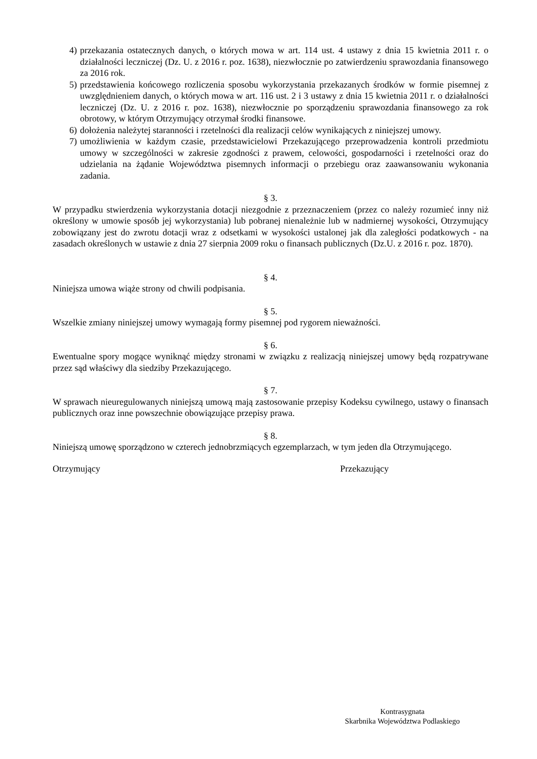4) przekazania ostatecznych danych, o których mowa w art. 114 ust. 4 ustawy z dnia 15 kwietnia 2011 r. o działalności leczniczej (Dz. U. z 2016 r. poz. 1638), niezwłocznie po zatwierdzeniu sprawozdania finansowego za 2016 rok.
5) przedstawienia końcowego rozliczenia sposobu wykorzystania przekazanych środków w formie pisemnej z uwzględnieniem danych, o których mowa w art. 116 ust. 2 i 3 ustawy z dnia 15 kwietnia 2011 r. o działalności leczniczej (Dz. U. z 2016 r. poz. 1638), niezwłocznie po sporządzeniu sprawozdania finansowego za rok obrotowy, w którym Otrzymujący otrzymał środki finansowe.
6) dołożenia należytej staranności i rzetelności dla realizacji celów wynikających z niniejszej umowy.
7) umożliwienia w każdym czasie, przedstawicielowi Przekazującego przeprowadzenia kontroli przedmiotu umowy w szczególności w zakresie zgodności z prawem, celowości, gospodarności i rzetelności oraz do udzielania na żądanie Województwa pisemnych informacji o przebiegu oraz zaawansowaniu wykonania zadania.
§ 3.
W przypadku stwierdzenia wykorzystania dotacji niezgodnie z przeznaczeniem (przez co należy rozumieć inny niż określony w umowie sposób jej wykorzystania) lub pobranej nienależnie lub w nadmiernej wysokości, Otrzymujący zobowiązany jest do zwrotu dotacji wraz z odsetkami w wysokości ustalonej jak dla zaległości podatkowych - na zasadach określonych w ustawie z dnia 27 sierpnia 2009 roku o finansach publicznych (Dz.U. z 2016 r. poz. 1870).
§ 4.
Niniejsza umowa wiąże strony od chwili podpisania.
§ 5.
Wszelkie zmiany niniejszej umowy wymagają formy pisemnej pod rygorem nieważności.
§ 6.
Ewentualne spory mogące wyniknąć między stronami w związku z realizacją niniejszej umowy będą rozpatrywane przez sąd właściwy dla siedziby Przekazującego.
§ 7.
W sprawach nieuregulowanych niniejszą umową mają zastosowanie przepisy Kodeksu cywilnego, ustawy o finansach publicznych oraz inne powszechnie obowiązujące przepisy prawa.
§ 8.
Niniejszą umowę sporządzono w czterech jednobrzmiących egzemplarzach, w tym jeden dla Otrzymującego.
Otrzymujący Przekazujący
Kontrasygnata
Skarbnika Województwa Podlaskiego